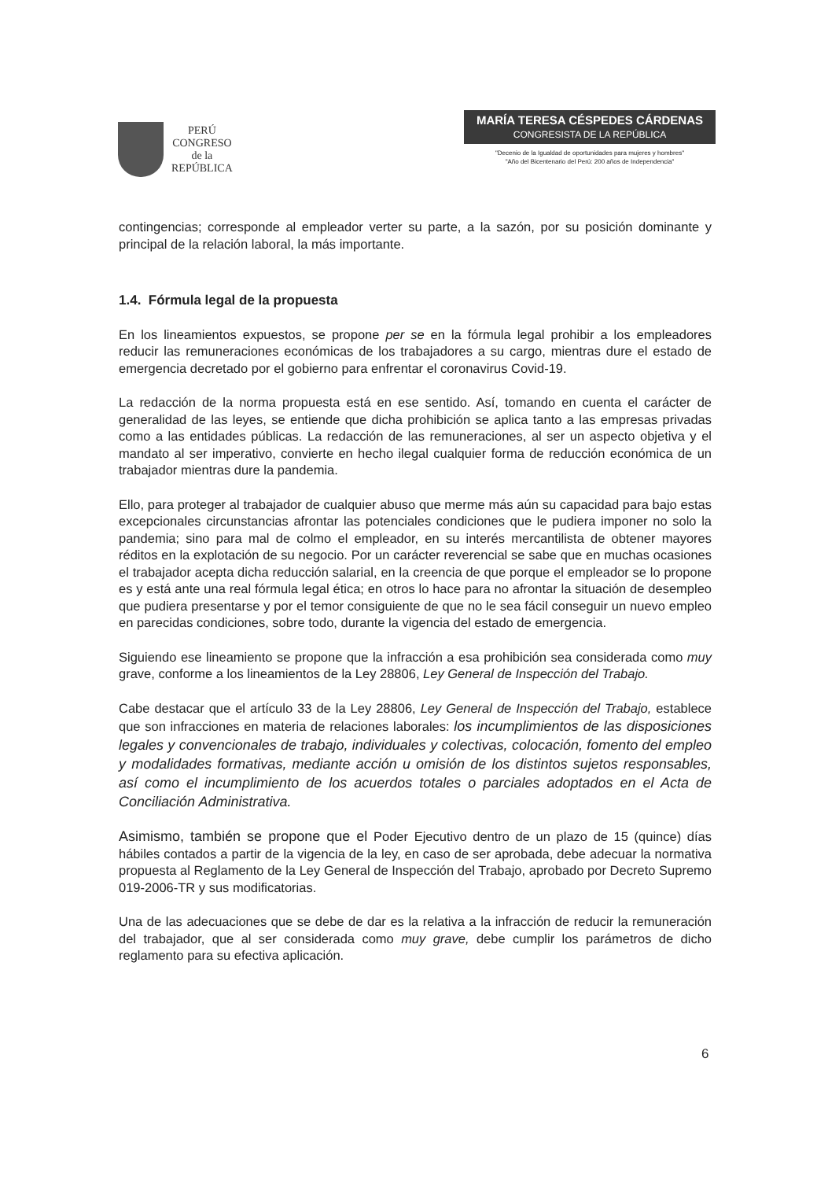PERÚ
CONGRESO
de la
REPÚBLICA
MARÍA TERESA CÉSPEDES CÁRDENAS
CONGRESISTA DE LA REPÚBLICA
"Decenio de la Igualdad de oportunidades para mujeres y hombres"
"Año del Bicentenario del Perú: 200 años de Independencia"
contingencias; corresponde al empleador verter su parte, a la sazón, por su posición dominante y principal de la relación laboral, la más importante.
1.4. Fórmula legal de la propuesta
En los lineamientos expuestos, se propone per se en la fórmula legal prohibir a los empleadores reducir las remuneraciones económicas de los trabajadores a su cargo, mientras dure el estado de emergencia decretado por el gobierno para enfrentar el coronavirus Covid-19.
La redacción de la norma propuesta está en ese sentido. Así, tomando en cuenta el carácter de generalidad de las leyes, se entiende que dicha prohibición se aplica tanto a las empresas privadas como a las entidades públicas. La redacción de las remuneraciones, al ser un aspecto objetiva y el mandato al ser imperativo, convierte en hecho ilegal cualquier forma de reducción económica de un trabajador mientras dure la pandemia.
Ello, para proteger al trabajador de cualquier abuso que merme más aún su capacidad para bajo estas excepcionales circunstancias afrontar las potenciales condiciones que le pudiera imponer no solo la pandemia; sino para mal de colmo el empleador, en su interés mercantilista de obtener mayores réditos en la explotación de su negocio. Por un carácter reverencial se sabe que en muchas ocasiones el trabajador acepta dicha reducción salarial, en la creencia de que porque el empleador se lo propone es y está ante una real fórmula legal ética; en otros lo hace para no afrontar la situación de desempleo que pudiera presentarse y por el temor consiguiente de que no le sea fácil conseguir un nuevo empleo en parecidas condiciones, sobre todo, durante la vigencia del estado de emergencia.
Siguiendo ese lineamiento se propone que la infracción a esa prohibición sea considerada como muy grave, conforme a los lineamientos de la Ley 28806, Ley General de Inspección del Trabajo.
Cabe destacar que el artículo 33 de la Ley 28806, Ley General de Inspección del Trabajo, establece que son infracciones en materia de relaciones laborales: los incumplimientos de las disposiciones legales y convencionales de trabajo, individuales y colectivas, colocación, fomento del empleo y modalidades formativas, mediante acción u omisión de los distintos sujetos responsables, así como el incumplimiento de los acuerdos totales o parciales adoptados en el Acta de Conciliación Administrativa.
Asimismo, también se propone que el Poder Ejecutivo dentro de un plazo de 15 (quince) días hábiles contados a partir de la vigencia de la ley, en caso de ser aprobada, debe adecuar la normativa propuesta al Reglamento de la Ley General de Inspección del Trabajo, aprobado por Decreto Supremo 019-2006-TR y sus modificatorias.
Una de las adecuaciones que se debe de dar es la relativa a la infracción de reducir la remuneración del trabajador, que al ser considerada como muy grave, debe cumplir los parámetros de dicho reglamento para su efectiva aplicación.
6